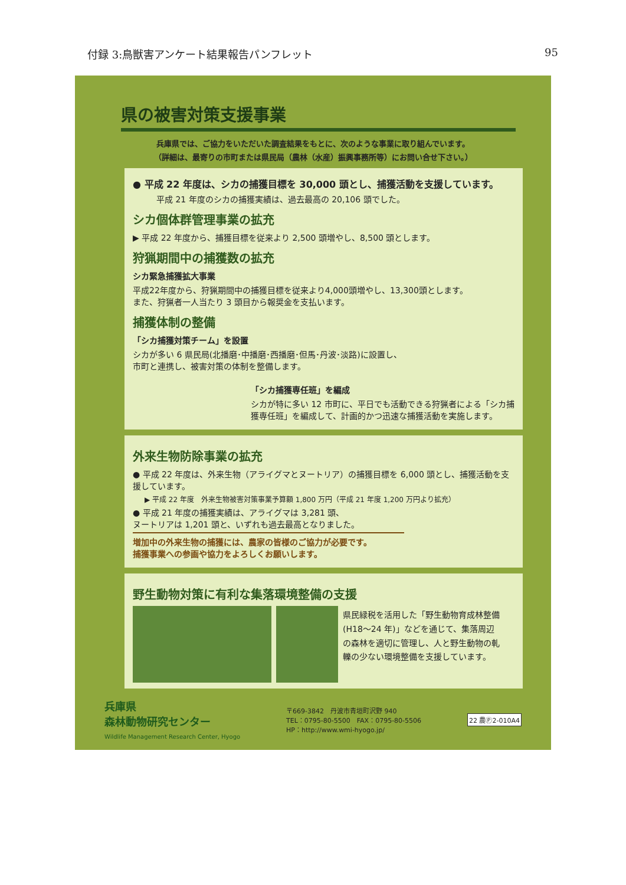付録 3:鳥獣害アンケート結果報告パンフレット 95
県の被害対策支援事業
兵庫県では、ご協力をいただいた調査結果をもとに、次のような事業に取り組んでいます。
（詳細は、最寄りの市町または県民局（農林（水産）振興事務所等）にお問い合せ下さい。）
● 平成 22 年度は、シカの捕獲目標を 30,000 頭とし、捕獲活動を支援しています。
平成 21 年度のシカの捕獲実績は、過去最高の 20,106 頭でした。
シカ個体群管理事業の拡充
▶ 平成 22 年度から、捕獲目標を従来より 2,500 頭増やし、8,500 頭とします。
狩猟期間中の捕獲数の拡充
シカ緊急捕獲拡大事業
平成22年度から、狩猟期間中の捕獲目標を従来より4,000頭増やし、13,300頭とします。
また、狩猟者一人当たり 3 頭目から報奨金を支払います。
捕獲体制の整備
「シカ捕獲対策チーム」を設置
シカが多い 6 県民局(北播磨･中播磨･西播磨･但馬･丹波･淡路)に設置し、
市町と連携し、被害対策の体制を整備します。
「シカ捕獲専任班」を編成
シカが特に多い 12 市町に、平日でも活動できる狩猟者による「シカ捕獲専任班」を編成して、計画的かつ迅速な捕獲活動を実施します。
外来生物防除事業の拡充
● 平成 22 年度は、外来生物（アライグマとヌートリア）の捕獲目標を 6,000 頭とし、捕獲活動を支援しています。
▶ 平成 22 年度　外来生物被害対策事業予算額 1,800 万円（平成 21 年度 1,200 万円より拡充）
● 平成 21 年度の捕獲実績は、アライグマは 3,281 頭、
ヌートリアは 1,201 頭と、いずれも過去最高となりました。
増加中の外来生物の捕獲には、農家の皆様のご協力が必要です。
捕獲事業への参画や協力をよろしくお願いします。
野生動物対策に有利な集落環境整備の支援
県民緑税を活用した「野生動物育成林整備 (H18～24 年)」などを通じて、集落周辺の森林を適切に管理し、人と野生動物の軋轢の少ない環境整備を支援しています。
兵庫県
森林動物研究センター
Wildlife Management Research Center, Hyogo
〒669-3842　丹波市青垣町沢野 940
TEL：0795-80-5500　FAX：0795-80-5506
HP：http://www.wmi-hyogo.jp/
22 農Ⓟ2-010A4